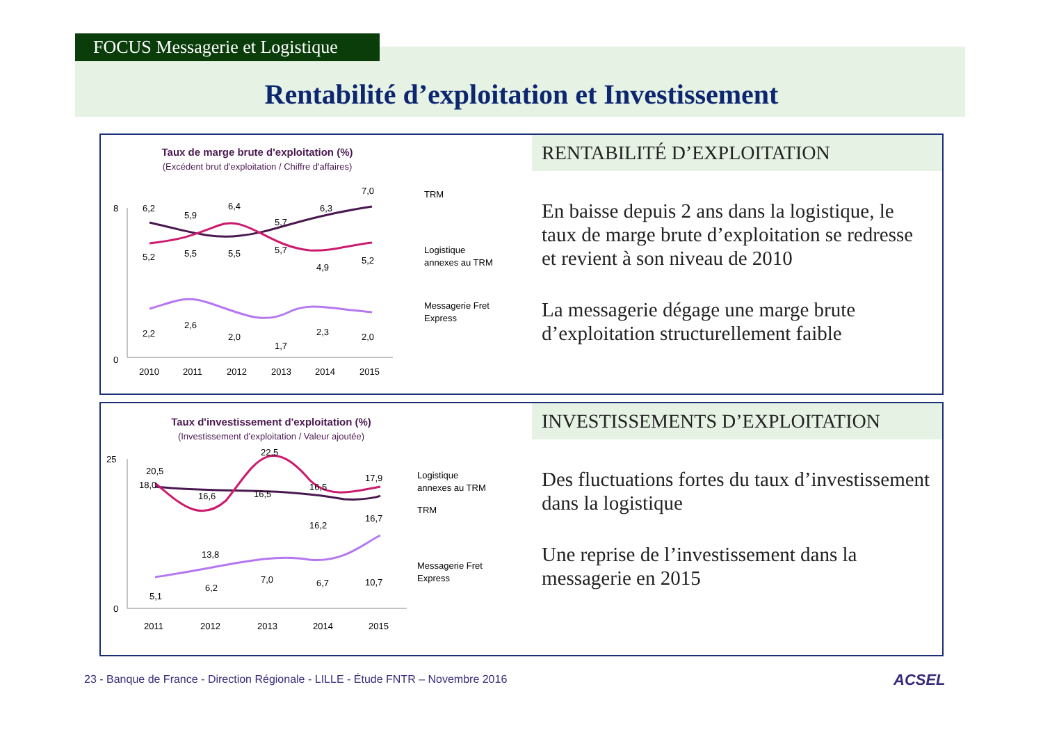FOCUS Messagerie et Logistique
Rentabilité d’exploitation et Investissement
Taux de marge brute d'exploitation (%)
(Excédent brut d'exploitation / Chiffre d'affaires)
8
0
6,2
5,9
6,4
5,7
6,3
7,0
5,2
5,5
5,5
5,7
4,9
5,2
2,2
2,6
2,0
1,7
2,3
2,0
2010
2011
2012
2013
2014
2015
TRM
Logistique
annexes au TRM
Messagerie Fret
Express
RENTABILITÉ D’EXPLOITATION
En baisse depuis 2 ans dans la logistique, le taux de marge brute d’exploitation se redresse et revient à son niveau de 2010
La messagerie dégage une marge brute d’exploitation structurellement faible
Taux d'investissement d'exploitation (%)
(Investissement d'exploitation / Valeur ajoutée)
25
0
20,5
18,0
16,6
22,5
16,5
16,5
17,9
13,8
16,2
16,7
10,7
5,1
6,2
7,0
6,7
2011
2012
2013
2014
2015
Logistique
annexes au TRM
TRM
Messagerie Fret
Express
INVESTISSEMENTS D’EXPLOITATION
Des fluctuations fortes du taux d’investissement dans la logistique
Une reprise de l’investissement dans la messagerie en 2015
23 - Banque de France - Direction Régionale - LILLE - Étude FNTR – Novembre 2016
ACSEL